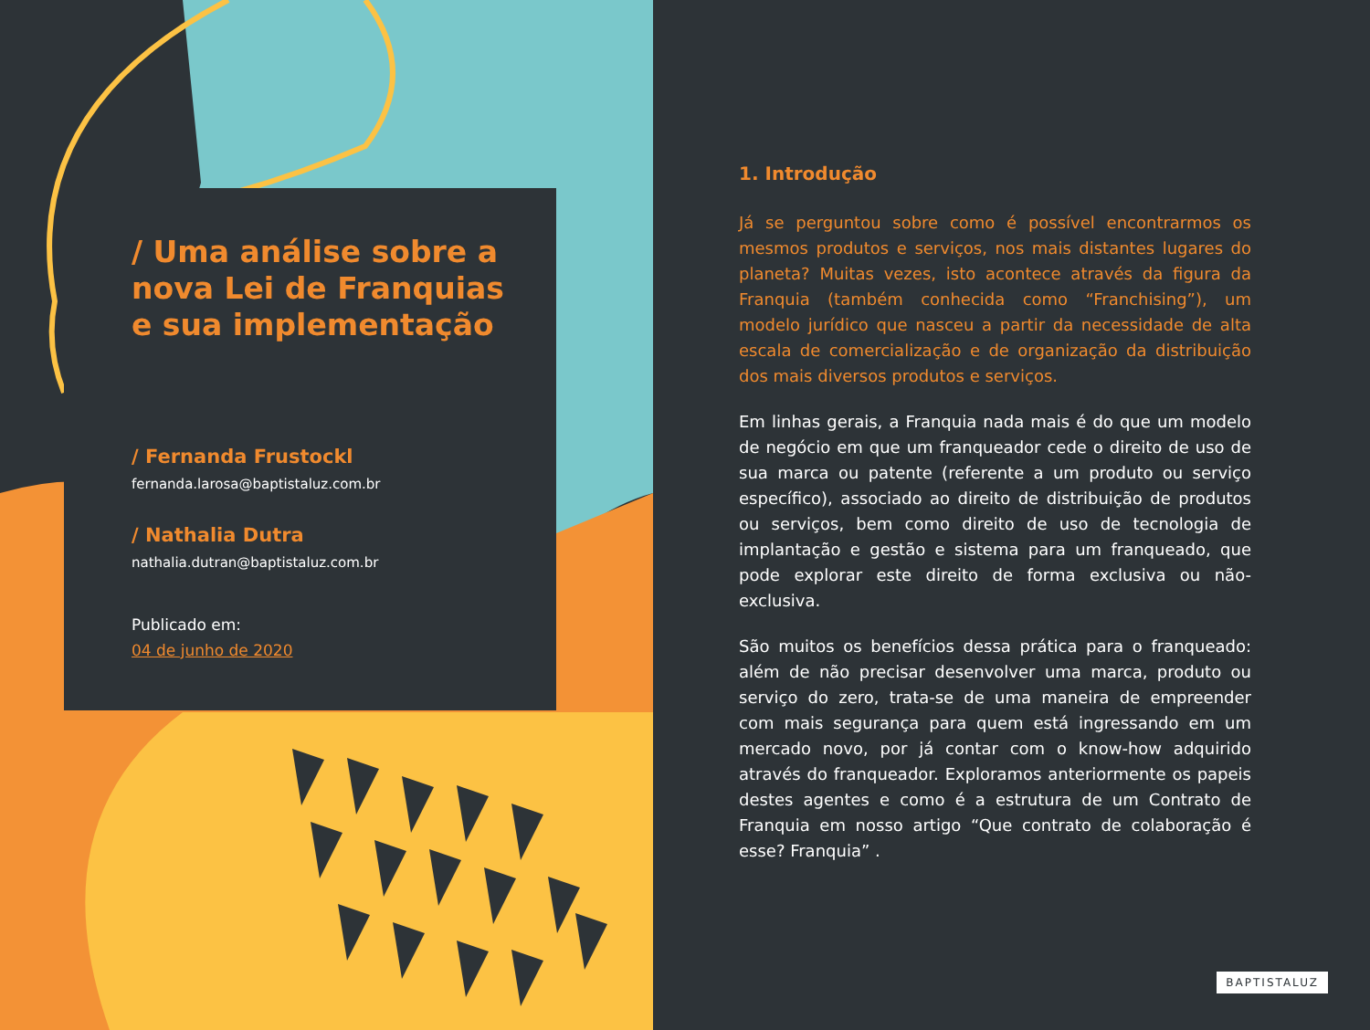/ Uma análise sobre a nova Lei de Franquias e sua implementação
/ Fernanda Frustockl
fernanda.larosa@baptistaluz.com.br
/ Nathalia Dutra
nathalia.dutran@baptistaluz.com.br
Publicado em:
04 de junho de 2020
1. Introdução
Já se perguntou sobre como é possível encontrarmos os mesmos produtos e serviços, nos mais distantes lugares do planeta? Muitas vezes, isto acontece através da figura da Franquia (também conhecida como “Franchising”), um modelo jurídico que nasceu a partir da necessidade de alta escala de comercialização e de organização da distribuição dos mais diversos produtos e serviços.
Em linhas gerais, a Franquia nada mais é do que um modelo de negócio em que um franqueador cede o direito de uso de sua marca ou patente (referente a um produto ou serviço específico), associado ao direito de distribuição de produtos ou serviços, bem como direito de uso de tecnologia de implantação e gestão e sistema para um franqueado, que pode explorar este direito de forma exclusiva ou não-exclusiva.
São muitos os benefícios dessa prática para o franqueado: além de não precisar desenvolver uma marca, produto ou serviço do zero, trata-se de uma maneira de empreender com mais segurança para quem está ingressando em um mercado novo, por já contar com o know-how adquirido através do franqueador. Exploramos anteriormente os papeis destes agentes e como é a estrutura de um Contrato de Franquia em nosso artigo “Que contrato de colaboração é esse? Franquia” .
BAPTISTALUZ